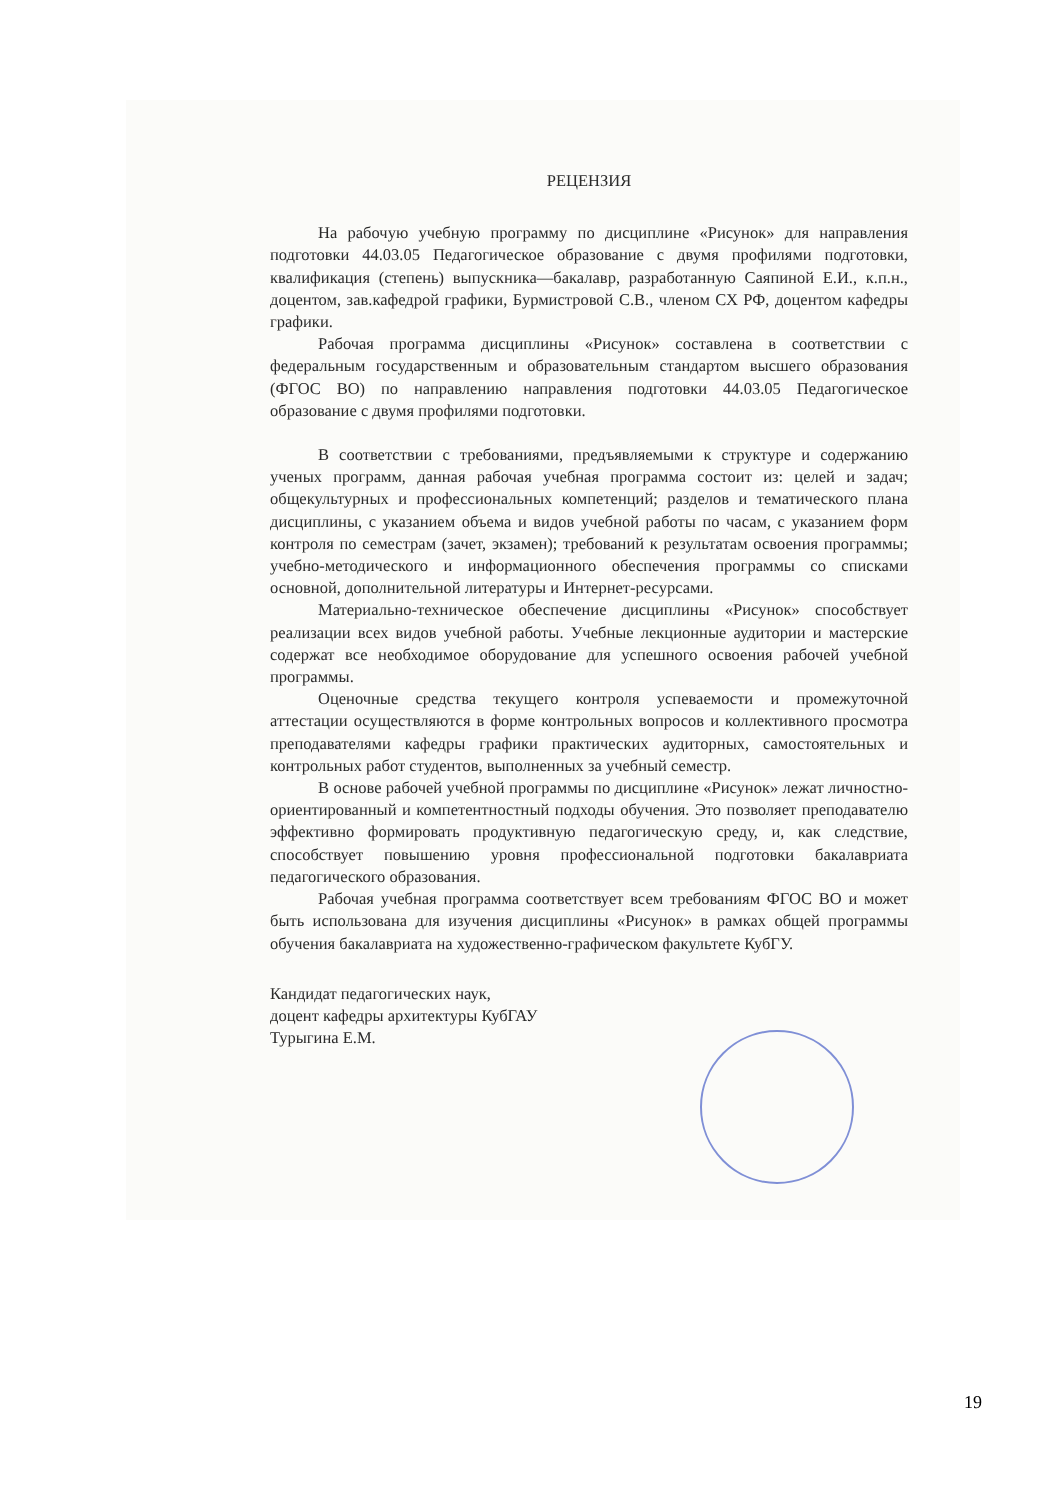РЕЦЕНЗИЯ
На рабочую учебную программу по дисциплине «Рисунок» для направления подготовки 44.03.05 Педагогическое образование с двумя профилями подготовки, квалификация (степень) выпускника—бакалавр, разработанную Саяпиной Е.И., к.п.н., доцентом, зав.кафедрой графики, Бурмистровой С.В., членом СХ РФ, доцентом кафедры графики.
Рабочая программа дисциплины «Рисунок» составлена в соответствии с федеральным государственным и образовательным стандартом высшего образования (ФГОС ВО) по направлению направления подготовки 44.03.05 Педагогическое образование с двумя профилями подготовки.
В соответствии с требованиями, предъявляемыми к структуре и содержанию ученых программ, данная рабочая учебная программа состоит из: целей и задач; общекультурных и профессиональных компетенций; разделов и тематического плана дисциплины, с указанием объема и видов учебной работы по часам, с указанием форм контроля по семестрам (зачет, экзамен); требований к результатам освоения программы; учебно-методического и информационного обеспечения программы со списками основной, дополнительной литературы и Интернет-ресурсами.
Материально-техническое обеспечение дисциплины «Рисунок» способствует реализации всех видов учебной работы. Учебные лекционные аудитории и мастерские содержат все необходимое оборудование для успешного освоения рабочей учебной программы.
Оценочные средства текущего контроля успеваемости и промежуточной аттестации осуществляются в форме контрольных вопросов и коллективного просмотра преподавателями кафедры графики практических аудиторных, самостоятельных и контрольных работ студентов, выполненных за учебный семестр.
В основе рабочей учебной программы по дисциплине «Рисунок» лежат личностно-ориентированный и компетентностный подходы обучения. Это позволяет преподавателю эффективно формировать продуктивную педагогическую среду, и, как следствие, способствует повышению уровня профессиональной подготовки бакалавриата педагогического образования.
Рабочая учебная программа соответствует всем требованиям ФГОС ВО и может быть использована для изучения дисциплины «Рисунок» в рамках общей программы обучения бакалавриата на художественно-графическом факультете КубГУ.
Кандидат педагогических наук,
доцент кафедры архитектуры КубГАУ
Турыгина Е.М.
19